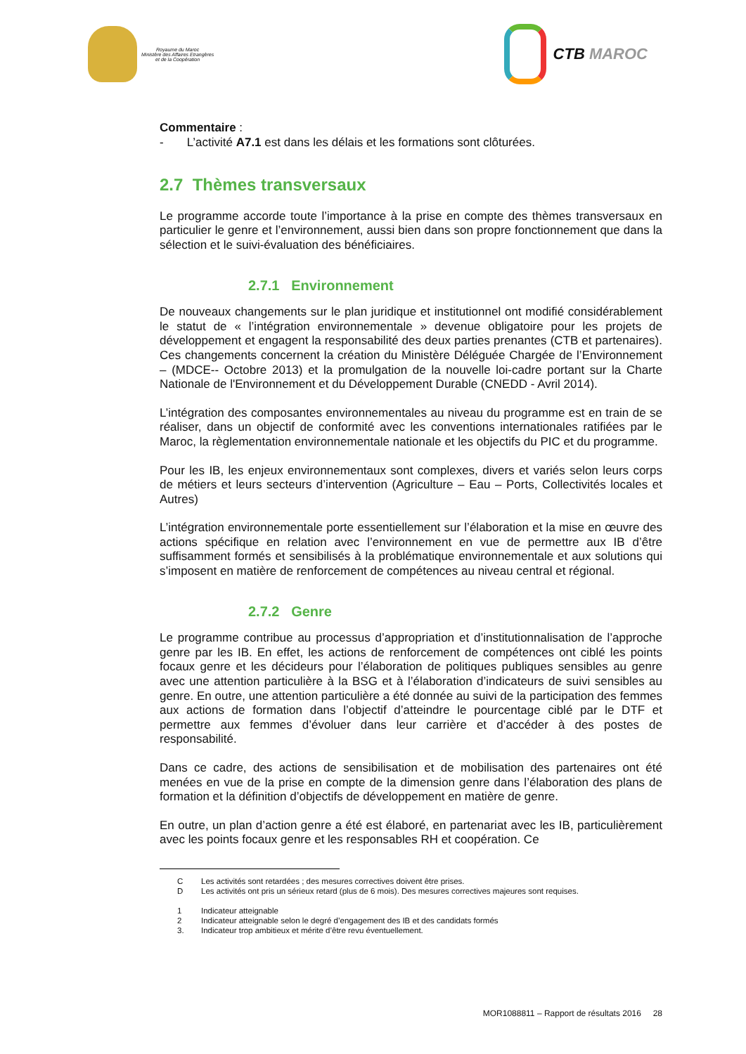Royaume du Maroc
Ministère des Affaires Etrangères
et de la Coopération
CTB MAROC
Commentaire :
- L’activité A7.1 est dans les délais et les formations sont clôturées.
2.7 Thèmes transversaux
Le programme accorde toute l’importance à la prise en compte des thèmes transversaux en particulier le genre et l’environnement, aussi bien dans son propre fonctionnement que dans la sélection et le suivi-évaluation des bénéficiaires.
2.7.1 Environnement
De nouveaux changements sur le plan juridique et institutionnel ont modifié considérablement le statut de « l’intégration environnementale » devenue obligatoire pour les projets de développement et engagent la responsabilité des deux parties prenantes (CTB et partenaires). Ces changements concernent la création du Ministère Déléguée Chargée de l’Environnement – (MDCE-- Octobre 2013) et la promulgation de la nouvelle loi-cadre portant sur la Charte Nationale de l'Environnement et du Développement Durable (CNEDD - Avril 2014).
L’intégration des composantes environnementales au niveau du programme est en train de se réaliser, dans un objectif de conformité avec les conventions internationales ratifiées par le Maroc, la règlementation environnementale nationale et les objectifs du PIC et du programme.
Pour les IB, les enjeux environnementaux sont complexes, divers et variés selon leurs corps de métiers et leurs secteurs d’intervention (Agriculture – Eau – Ports, Collectivités locales et Autres)
L’intégration environnementale porte essentiellement sur l’élaboration et la mise en œuvre des actions spécifique en relation avec l’environnement en vue de permettre aux IB d’être suffisamment formés et sensibilisés à la problématique environnementale et aux solutions qui s’imposent en matière de renforcement de compétences au niveau central et régional.
2.7.2 Genre
Le programme contribue au processus d’appropriation et d’institutionnalisation de l’approche genre par les IB. En effet, les actions de renforcement de compétences ont ciblé les points focaux genre et les décideurs pour l’élaboration de politiques publiques sensibles au genre avec une attention particulière à la BSG et à l’élaboration d’indicateurs de suivi sensibles au genre. En outre, une attention particulière a été donnée au suivi de la participation des femmes aux actions de formation dans l’objectif d’atteindre le pourcentage ciblé par le DTF et permettre aux femmes d’évoluer dans leur carrière et d’accéder à des postes de responsabilité.
Dans ce cadre, des actions de sensibilisation et de mobilisation des partenaires ont été menées en vue de la prise en compte de la dimension genre dans l’élaboration des plans de formation et la définition d’objectifs de développement en matière de genre.
En outre, un plan d’action genre a été est élaboré, en partenariat avec les IB, particulièrement avec les points focaux genre et les responsables RH et coopération. Ce
C Les activités sont retardées ; des mesures correctives doivent être prises.
D Les activités ont pris un sérieux retard (plus de 6 mois). Des mesures correctives majeures sont requises.
1 Indicateur atteignable
2 Indicateur atteignable selon le degré d’engagement des IB et des candidats formés
3. Indicateur trop ambitieux et mérite d’être revu éventuellement.
MOR1088811 – Rapport de résultats 2016 28